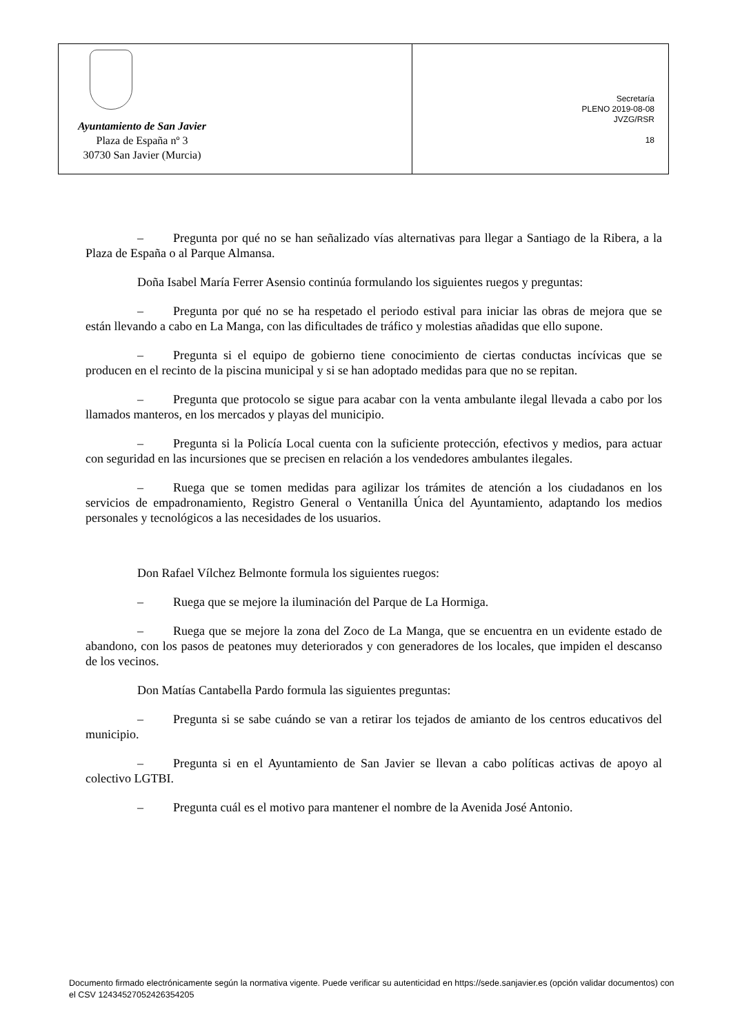Ayuntamiento de San Javier
Plaza de España nº 3
30730 San Javier (Murcia)
Secretaría
PLENO 2019-08-08
JVZG/RSR
18
– Pregunta por qué no se han señalizado vías alternativas para llegar a Santiago de la Ribera, a la Plaza de España o al Parque Almansa.
Doña Isabel María Ferrer Asensio continúa formulando los siguientes ruegos y preguntas:
– Pregunta por qué no se ha respetado el periodo estival para iniciar las obras de mejora que se están llevando a cabo en La Manga, con las dificultades de tráfico y molestias añadidas que ello supone.
– Pregunta si el equipo de gobierno tiene conocimiento de ciertas conductas incívicas que se producen en el recinto de la piscina municipal y si se han adoptado medidas para que no se repitan.
– Pregunta que protocolo se sigue para acabar con la venta ambulante ilegal llevada a cabo por los llamados manteros, en los mercados y playas del municipio.
– Pregunta si la Policía Local cuenta con la suficiente protección, efectivos y medios, para actuar con seguridad en las incursiones que se precisen en relación a los vendedores ambulantes ilegales.
– Ruega que se tomen medidas para agilizar los trámites de atención a los ciudadanos en los servicios de empadronamiento, Registro General o Ventanilla Única del Ayuntamiento, adaptando los medios personales y tecnológicos a las necesidades de los usuarios.
Don Rafael Vílchez Belmonte formula los siguientes ruegos:
– Ruega que se mejore la iluminación del Parque de La Hormiga.
– Ruega que se mejore la zona del Zoco de La Manga, que se encuentra en un evidente estado de abandono, con los pasos de peatones muy deteriorados y con generadores de los locales, que impiden el descanso de los vecinos.
Don Matías Cantabella Pardo formula las siguientes preguntas:
– Pregunta si se sabe cuándo se van a retirar los tejados de amianto de los centros educativos del municipio.
– Pregunta si en el Ayuntamiento de San Javier se llevan a cabo políticas activas de apoyo al colectivo LGTBI.
– Pregunta cuál es el motivo para mantener el nombre de la Avenida José Antonio.
Documento firmado electrónicamente según la normativa vigente. Puede verificar su autenticidad en https://sede.sanjavier.es (opción validar documentos) con el CSV 12434527052426354205